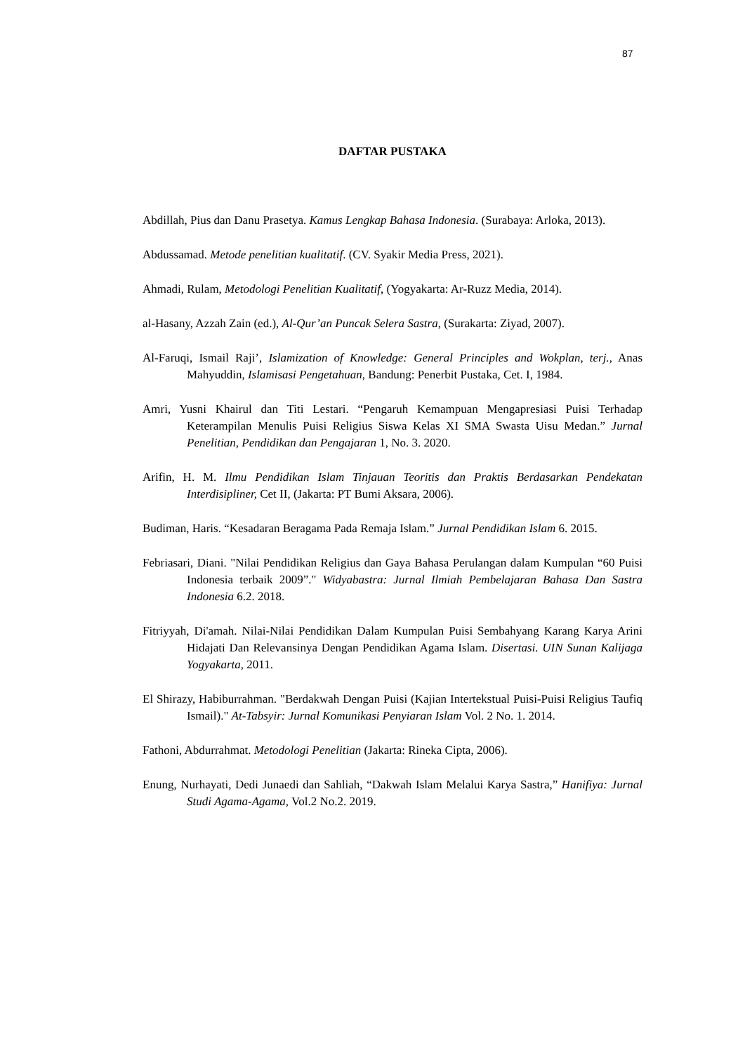87
DAFTAR PUSTAKA
Abdillah, Pius dan Danu Prasetya. Kamus Lengkap Bahasa Indonesia. (Surabaya: Arloka, 2013).
Abdussamad. Metode penelitian kualitatif. (CV. Syakir Media Press, 2021).
Ahmadi, Rulam, Metodologi Penelitian Kualitatif, (Yogyakarta: Ar-Ruzz Media, 2014).
al-Hasany, Azzah Zain (ed.), Al-Qur’an Puncak Selera Sastra, (Surakarta: Ziyad, 2007).
Al-Faruqi, Ismail Raji’, Islamization of Knowledge: General Principles and Wokplan, terj., Anas Mahyuddin, Islamisasi Pengetahuan, Bandung: Penerbit Pustaka, Cet. I, 1984.
Amri, Yusni Khairul dan Titi Lestari. “Pengaruh Kemampuan Mengapresiasi Puisi Terhadap Keterampilan Menulis Puisi Religius Siswa Kelas XI SMA Swasta Uisu Medan.” Jurnal Penelitian, Pendidikan dan Pengajaran 1, No. 3. 2020.
Arifin, H. M. Ilmu Pendidikan Islam Tinjauan Teoritis dan Praktis Berdasarkan Pendekatan Interdisipliner, Cet II, (Jakarta: PT Bumi Aksara, 2006).
Budiman, Haris. “Kesadaran Beragama Pada Remaja Islam.” Jurnal Pendidikan Islam 6. 2015.
Febriasari, Diani. "Nilai Pendidikan Religius dan Gaya Bahasa Perulangan dalam Kumpulan “60 Puisi Indonesia terbaik 2009”." Widyabastra: Jurnal Ilmiah Pembelajaran Bahasa Dan Sastra Indonesia 6.2. 2018.
Fitriyyah, Di'amah. Nilai-Nilai Pendidikan Dalam Kumpulan Puisi Sembahyang Karang Karya Arini Hidajati Dan Relevansinya Dengan Pendidikan Agama Islam. Disertasi. UIN Sunan Kalijaga Yogyakarta, 2011.
El Shirazy, Habiburrahman. "Berdakwah Dengan Puisi (Kajian Intertekstual Puisi-Puisi Religius Taufiq Ismail)." At-Tabsyir: Jurnal Komunikasi Penyiaran Islam Vol. 2 No. 1. 2014.
Fathoni, Abdurrahmat. Metodologi Penelitian (Jakarta: Rineka Cipta, 2006).
Enung, Nurhayati, Dedi Junaedi dan Sahliah, “Dakwah Islam Melalui Karya Sastra,” Hanifiya: Jurnal Studi Agama-Agama, Vol.2 No.2. 2019.